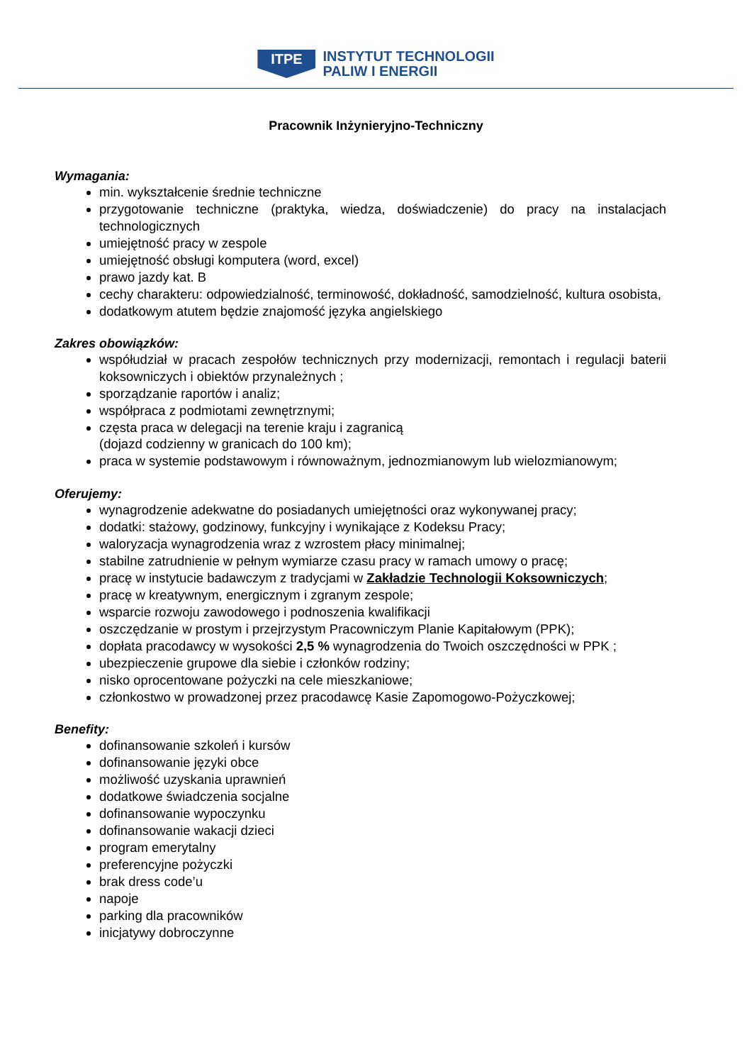ITPE
INSTYTUT TECHNOLOGII
PALIW I ENERGII
Pracownik Inżynieryjno-Techniczny
Wymagania:
min. wykształcenie średnie techniczne
przygotowanie techniczne (praktyka, wiedza, doświadczenie) do pracy na instalacjach technologicznych
umiejętność pracy w zespole
umiejętność obsługi komputera (word, excel)
prawo jazdy kat. B
cechy charakteru: odpowiedzialność, terminowość, dokładność, samodzielność, kultura osobista,
dodatkowym atutem będzie znajomość języka angielskiego
Zakres obowiązków:
współudział w pracach zespołów technicznych przy modernizacji, remontach i regulacji baterii koksowniczych i obiektów przynależnych ;
sporządzanie raportów i analiz;
współpraca z podmiotami zewnętrznymi;
częsta praca w delegacji na terenie kraju i zagranicą
(dojazd codzienny w granicach do 100 km);
praca w systemie podstawowym i równoważnym, jednozmianowym lub wielozmianowym;
Oferujemy:
wynagrodzenie adekwatne do posiadanych umiejętności oraz wykonywanej pracy;
dodatki: stażowy, godzinowy, funkcyjny i wynikające z Kodeksu Pracy;
waloryzacja wynagrodzenia wraz z wzrostem płacy minimalnej;
stabilne zatrudnienie w pełnym wymiarze czasu pracy w ramach umowy o pracę;
pracę w instytucie badawczym z tradycjami w Zakładzie Technologii Koksowniczych;
pracę w kreatywnym, energicznym i zgranym zespole;
wsparcie rozwoju zawodowego i podnoszenia kwalifikacji
oszczędzanie w prostym i przejrzystym Pracowniczym Planie Kapitałowym (PPK);
dopłata pracodawcy w wysokości 2,5 % wynagrodzenia do Twoich oszczędności w PPK ;
ubezpieczenie grupowe dla siebie i członków rodziny;
nisko oprocentowane pożyczki na cele mieszkaniowe;
członkostwo w prowadzonej przez pracodawcę Kasie Zapomogowo-Pożyczkowej;
Benefity:
dofinansowanie szkoleń i kursów
dofinansowanie języki obce
możliwość uzyskania uprawnień
dodatkowe świadczenia socjalne
dofinansowanie wypoczynku
dofinansowanie wakacji dzieci
program emerytalny
preferencyjne pożyczki
brak dress code’u
napoje
parking dla pracowników
inicjatywy dobroczynne